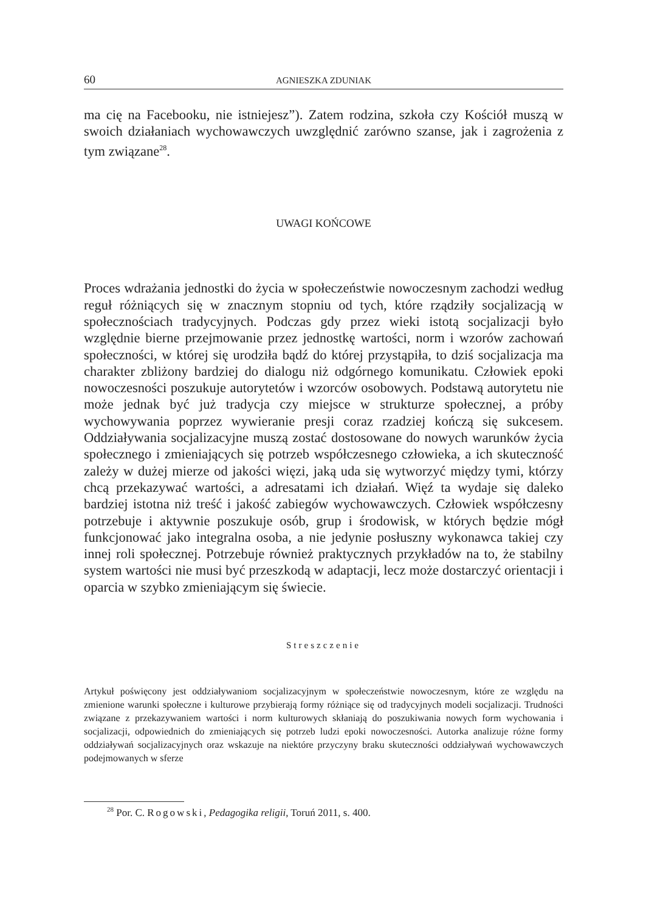60 AGNIESZKA ZDUNIAK
ma cię na Facebooku, nie istniejesz”). Zatem rodzina, szkoła czy Kościół muszą w swoich działaniach wychowawczych uwzględnić zarówno szanse, jak i zagrożenia z tym związane<sup>28</sup>.
UWAGI KOŃCOWE
Proces wdrażania jednostki do życia w społeczeństwie nowoczesnym zachodzi według reguł różniących się w znacznym stopniu od tych, które rządziły socjalizacją w społecznościach tradycyjnych. Podczas gdy przez wieki istotą socjalizacji było względnie bierne przejmowanie przez jednostkę wartości, norm i wzorów zachowań społeczności, w której się urodziła bądź do której przystąpiła, to dziś socjalizacja ma charakter zbliżony bardziej do dialogu niż odgórnego komunikatu. Człowiek epoki nowoczesności poszukuje autorytetów i wzorców osobowych. Podstawą autorytetu nie może jednak być już tradycja czy miejsce w strukturze społecznej, a próby wychowywania poprzez wywieranie presji coraz rzadziej kończą się sukcesem. Oddziaływania socjalizacyjne muszą zostać dostosowane do nowych warunków życia społecznego i zmieniających się potrzeb współczesnego człowieka, a ich skuteczność zależy w dużej mierze od jakości więzi, jaką uda się wytworzyć między tymi, którzy chcą przekazywać wartości, a adresatami ich działań. Więź ta wydaje się daleko bardziej istotna niż treść i jakość zabiegów wychowawczych. Człowiek współczesny potrzebuje i aktywnie poszukuje osób, grup i środowisk, w których będzie mógł funkcjonować jako integralna osoba, a nie jedynie posłuszny wykonawca takiej czy innej roli społecznej. Potrzebuje również praktycznych przykładów na to, że stabilny system wartości nie musi być przeszkodą w adaptacji, lecz może dostarczyć orientacji i oparcia w szybko zmieniającym się świecie.
Streszczenie
Artykuł poświęcony jest oddziaływaniom socjalizacyjnym w społeczeństwie nowoczesnym, które ze względu na zmienione warunki społeczne i kulturowe przybierają formy różniące się od tradycyjnych modeli socjalizacji. Trudności związane z przekazywaniem wartości i norm kulturowych skłaniają do poszukiwania nowych form wychowania i socjalizacji, odpowiednich do zmieniających się potrzeb ludzi epoki nowoczesności. Autorka analizuje różne formy oddziaływań socjalizacyjnych oraz wskazuje na niektóre przyczyny braku skuteczności oddziaływań wychowawczych podejmowanych w sferze
<sup>28</sup> Por. C. Rogowski, Pedagogika religii, Toruń 2011, s. 400.